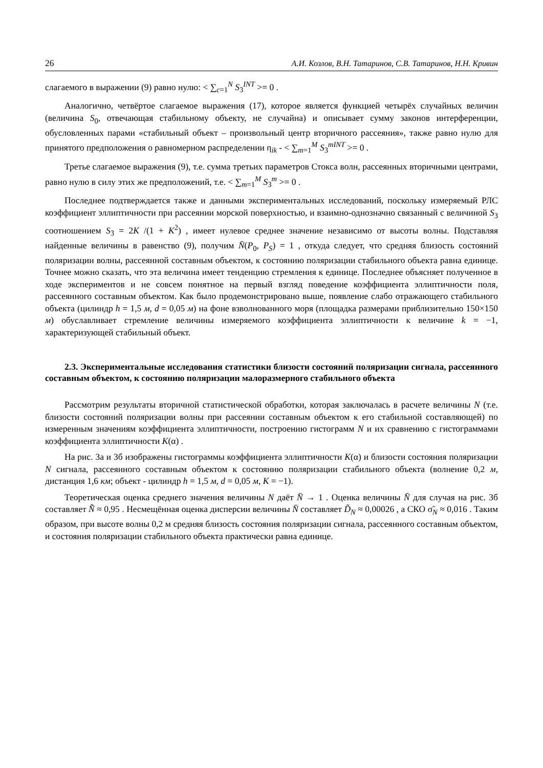26 А.И. Козлов, В.Н. Татаринов, С.В. Татаринов, Н.Н. Кривин
слагаемого в выражении (9) равно нулю: < ∑<sub>c=1</sub><sup>N</sup> S<sub>3</sub><sup>INT</sup> >= 0 .
Аналогично, четвёртое слагаемое выражения (17), которое является функцией четырёх случайных величин (величина S<sub>0</sub>, отвечающая стабильному объекту, не случайна) и описывает сумму законов интерференции, обусловленных парами «стабильный объект – произвольный центр вторичного рассеяния», также равно нулю для принятого предположения о равномерном распределении η<sub>ik</sub> - < ∑<sub>m=1</sub><sup>M</sup> S<sub>3</sub><sup>mINT</sup> >= 0 .
Третье слагаемое выражения (9), т.е. сумма третьих параметров Стокса волн, рассеянных вторичными центрами, равно нулю в силу этих же предположений, т.е. < ∑<sub>m=1</sub><sup>M</sup> S<sub>3</sub><sup>m</sup> >= 0 .
Последнее подтверждается также и данными экспериментальных исследований, поскольку измеряемый РЛС коэффициент эллиптичности при рассеянии морской поверхностью, и взаимно-однозначно связанный с величиной S<sub>3</sub> соотношением S<sub>3</sub> = 2K /(1 + K<sup>2</sup>) , имеет нулевое среднее значение независимо от высоты волны. Подставляя найденные величины в равенство (9), получим N̄(P<sub>0</sub>, P<sub>S</sub>) = 1 , откуда следует, что средняя близость состояний поляризации волны, рассеянной составным объектом, к состоянию поляризации стабильного объекта равна единице. Точнее можно сказать, что эта величина имеет тенденцию стремления к единице. Последнее объясняет полученное в ходе экспериментов и не совсем понятное на первый взгляд поведение коэффициента эллиптичности поля, рассеянного составным объектом. Как было продемонстрировано выше, появление слабо отражающего стабильного объекта (цилиндр h = 1,5 м, d = 0,05 м) на фоне взволнованного моря (площадка размерами приблизительно 150×150 м) обуславливает стремление величины измеряемого коэффициента эллиптичности к величине k = −1, характеризующей стабильный объект.
2.3. Экспериментальные исследования статистики близости состояний поляризации сигнала, рассеянного составным объектом, к состоянию поляризации малоразмерного стабильного объекта
Рассмотрим результаты вторичной статистической обработки, которая заключалась в расчете величины N (т.е. близости состояний поляризации волны при рассеянии составным объектом к его стабильной составляющей) по измеренным значениям коэффициента эллиптичности, построению гистограмм N и их сравнению с гистограммами коэффициента эллиптичности K(α) .
На рис. 3а и 3б изображены гистограммы коэффициента эллиптичности K(α) и близости состояния поляризации N сигнала, рассеянного составным объектом к состоянию поляризации стабильного объекта (волнение 0,2 м, дистанция 1,6 км; объект - цилиндр h = 1,5 м, d = 0,05 м, K = −1).
Теоретическая оценка среднего значения величины N даёт N̄ → 1 . Оценка величины N̄ для случая на рис. 3б составляет N̄̃ ≈ 0,95 . Несмещённая оценка дисперсии величины N̄ составляет D̃<sub>N</sub> ≈ 0,00026 , а СКО σ̃<sub>N</sub> ≈ 0,016 . Таким образом, при высоте волны 0,2 м средняя близость состояния поляризации сигнала, рассеянного составным объектом, и состояния поляризации стабильного объекта практически равна единице.